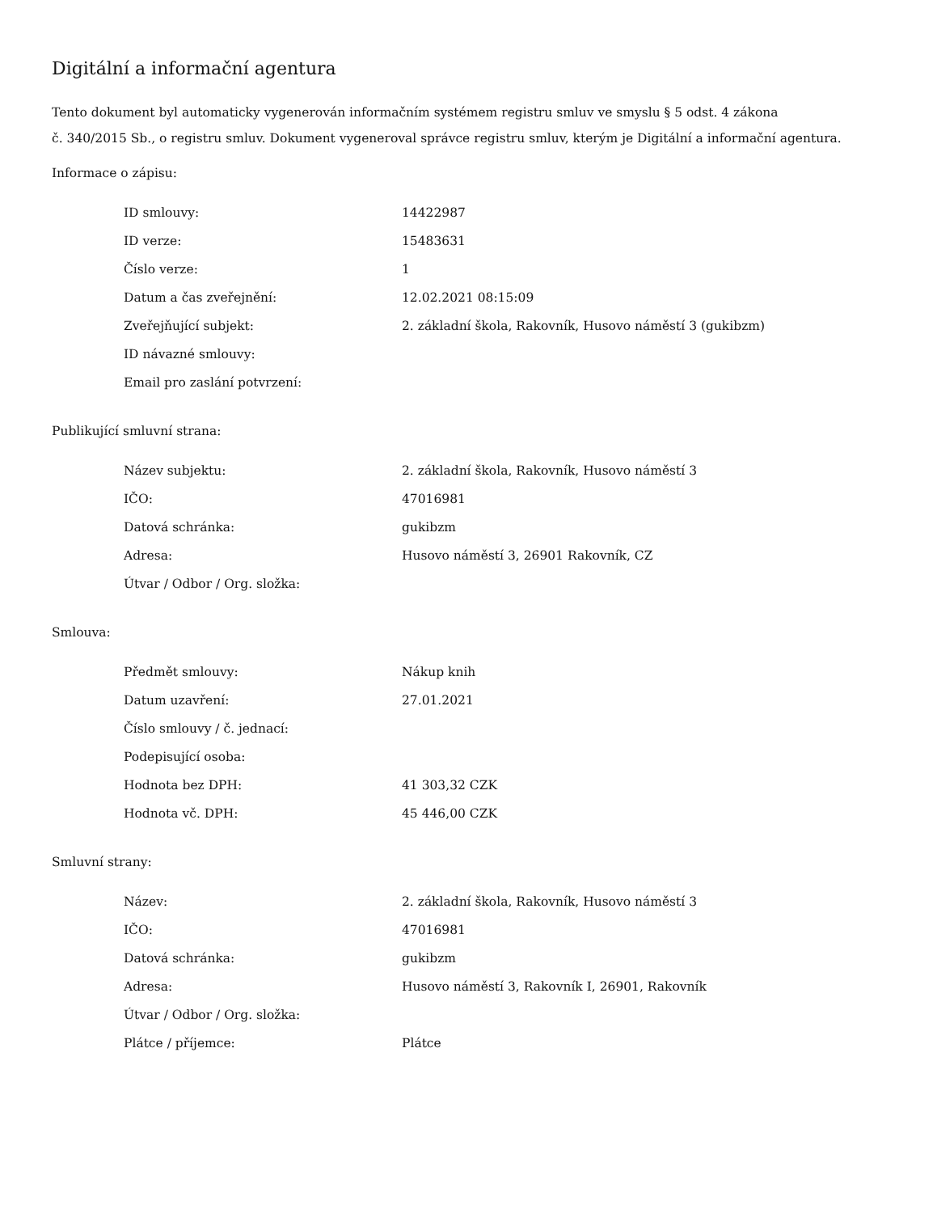Digitální a informační agentura
Tento dokument byl automaticky vygenerován informačním systémem registru smluv ve smyslu § 5 odst. 4 zákona
č. 340/2015 Sb., o registru smluv. Dokument vygeneroval správce registru smluv, kterým je Digitální a informační agentura.
Informace o zápisu:
| ID smlouvy: | 14422987 |
| ID verze: | 15483631 |
| Číslo verze: | 1 |
| Datum a čas zveřejnění: | 12.02.2021 08:15:09 |
| Zveřejňující subjekt: | 2. základní škola, Rakovník, Husovo náměstí 3 (gukibzm) |
| ID návazné smlouvy: | |
| Email pro zaslání potvrzení: | |
Publikující smluvní strana:
| Název subjektu: | 2. základní škola, Rakovník, Husovo náměstí 3 |
| IČO: | 47016981 |
| Datová schránka: | gukibzm |
| Adresa: | Husovo náměstí 3, 26901 Rakovník, CZ |
| Útvar / Odbor / Org. složka: | |
Smlouva:
| Předmět smlouvy: | Nákup knih |
| Datum uzavření: | 27.01.2021 |
| Číslo smlouvy / č. jednací: | |
| Podepisující osoba: | |
| Hodnota bez DPH: | 41 303,32 CZK |
| Hodnota vč. DPH: | 45 446,00 CZK |
Smluvní strany:
| Název: | 2. základní škola, Rakovník, Husovo náměstí 3 |
| IČO: | 47016981 |
| Datová schránka: | gukibzm |
| Adresa: | Husovo náměstí 3, Rakovník I, 26901, Rakovník |
| Útvar / Odbor / Org. složka: | |
| Plátce / příjemce: | Plátce |